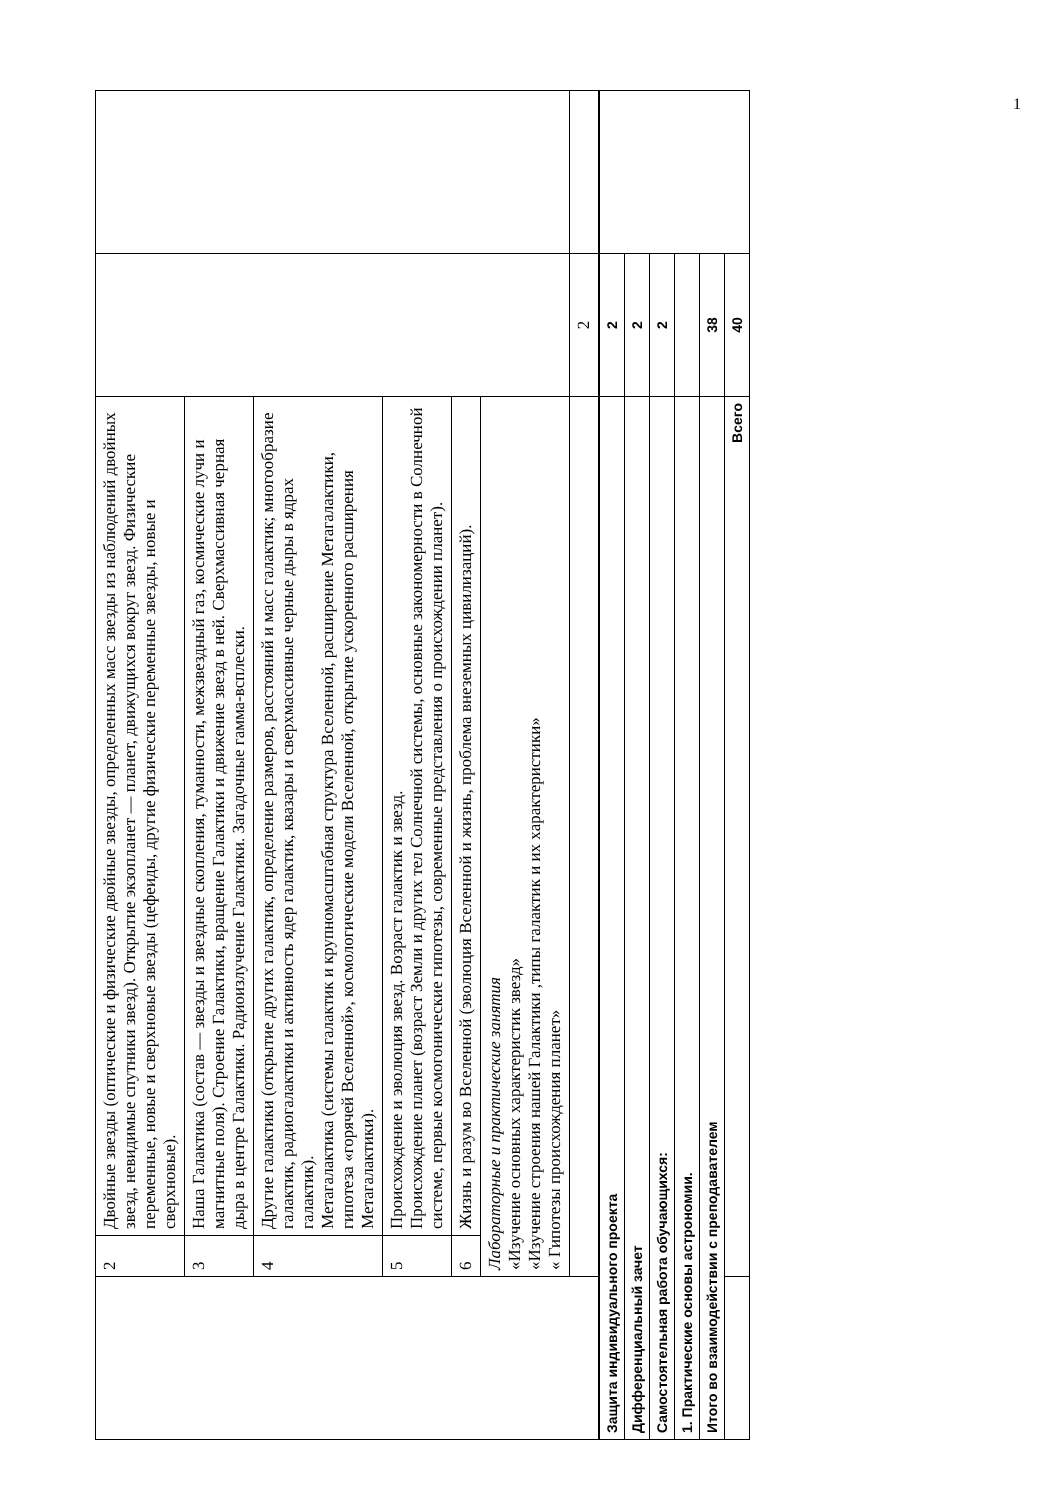| | 2 | Двойные звезды (оптические и физические двойные звезды, определенных масс звезды из наблюдений двойных звезд, невидимые спутники звезд). Открытие экзопланет — планет, движущихся вокруг звезд. Физические переменные, новые и сверхновые звезды (цефеиды, другие физические переменные звезды, новые и сверхновые). | | |
| | 3 | Наша Галактика (состав — звезды и звездные скопления, туманности, межзвездный газ, космические лучи и магнитные поля). Строение Галактики, вращение Галактики и движение звезд в ней. Сверхмассивная черная дыра в центре Галактики. Радиоизлучение Галактики. Загадочные гамма-всплески. | | |
| | 4 | Другие галактики (открытие других галактик, определение размеров, расстояний и масс галактик; многообразие галактик, радиогалактики и активность ядер галактик, квазары и сверхмассивные черные дыры в ядрах галактик). Метагалактика (системы галактик и крупномасштабная структура Вселенной, расширение Метагалактики, гипотеза «горячей Вселенной», космологические модели Вселенной, открытие ускоренного расширения Метагалактики). | | |
| | 5 | Происхождение и эволюция звезд. Возраст галактик и звезд. Происхождение планет (возраст Земли и других тел Солнечной системы, основные закономерности в Солнечной системе, первые космогонические гипотезы, современные представления о происхождении планет). | | |
| | 6 | Жизнь и разум во Вселенной (эволюция Вселенной и жизнь, проблема внеземных цивилизаций). | | |
| | Лабораторные и практические занятия «Изучение основных характеристик звезд» «Изучение строения нашей Галактики ,типы галактик и их характеристики» « Гипотезы происхождения планет» | | | |
| | | | 2 | |
| Защита индивидуального проекта | | 2 | |
| Дифференциальный зачет | | 2 | |
| Самостоятельная работа обучающихся: | | 2 | |
| 1. Практические основы астрономии. | | | |
| Итого во взаимодействии с преподавателем | | 38 | |
| | Всего | 40 | |
1